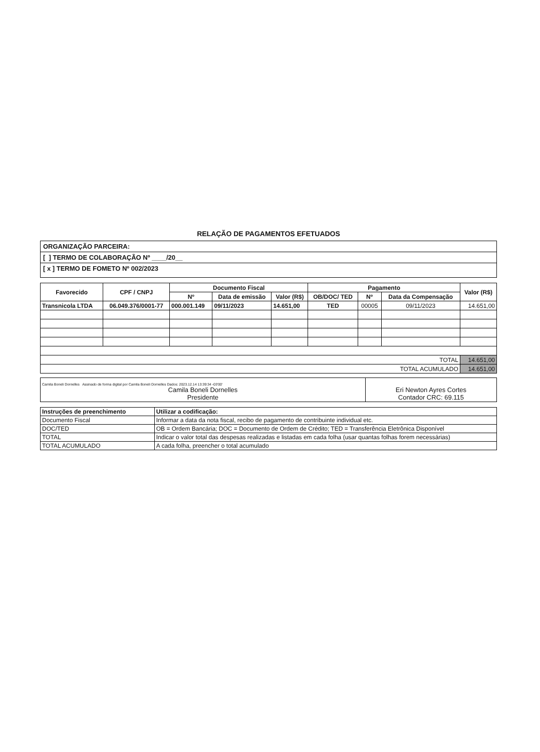RELAÇÃO DE PAGAMENTOS EFETUADOS
ORGANIZAÇÃO PARCEIRA:
[ ] TERMO DE COLABORAÇÃO Nº ____/20__
[ x ] TERMO DE FOMETO Nº 002/2023
| Favorecido | CPF / CNPJ | Documento Fiscal | | | Pagamento | | | Valor (R$) |
| --- | --- | --- | --- | --- | --- | --- | --- | --- |
| | | Nº | Data de emissão | Valor (R$) | OB/DOC/ TED | Nº | Data da Compensação | |
| Transnicola LTDA | 06.049.376/0001-77 | 000.001.149 | 09/11/2023 | 14.651,00 | TED | 00005 | 09/11/2023 | 14.651,00 |
| TOTAL | | | | | | | | 14.651,00 |
| TOTAL ACUMULADO | | | | | | | | 14.651,00 |
| Camila Boneli Dornelles Assinado de forma digital por Camila Boneli Dornelles Dados: 2023.12.14 13:39:34 -03'00' Camila Boneli Dornelles Presidente | Eri Newton Ayres Cortes Contador CRC: 69.115 |
| Instruções de preenchimento | Utilizar a codificação: |
| Documento Fiscal | Informar a data da nota fiscal, recibo de pagamento de contribuinte individual etc. |
| DOC/TED | OB = Ordem Bancária; DOC = Documento de Ordem de Crédito; TED = Transferência Eletrônica Disponível |
| TOTAL | Indicar o valor total das despesas realizadas e listadas em cada folha (usar quantas folhas forem necessárias) |
| TOTAL ACUMULADO | A cada folha, preencher o total acumulado |